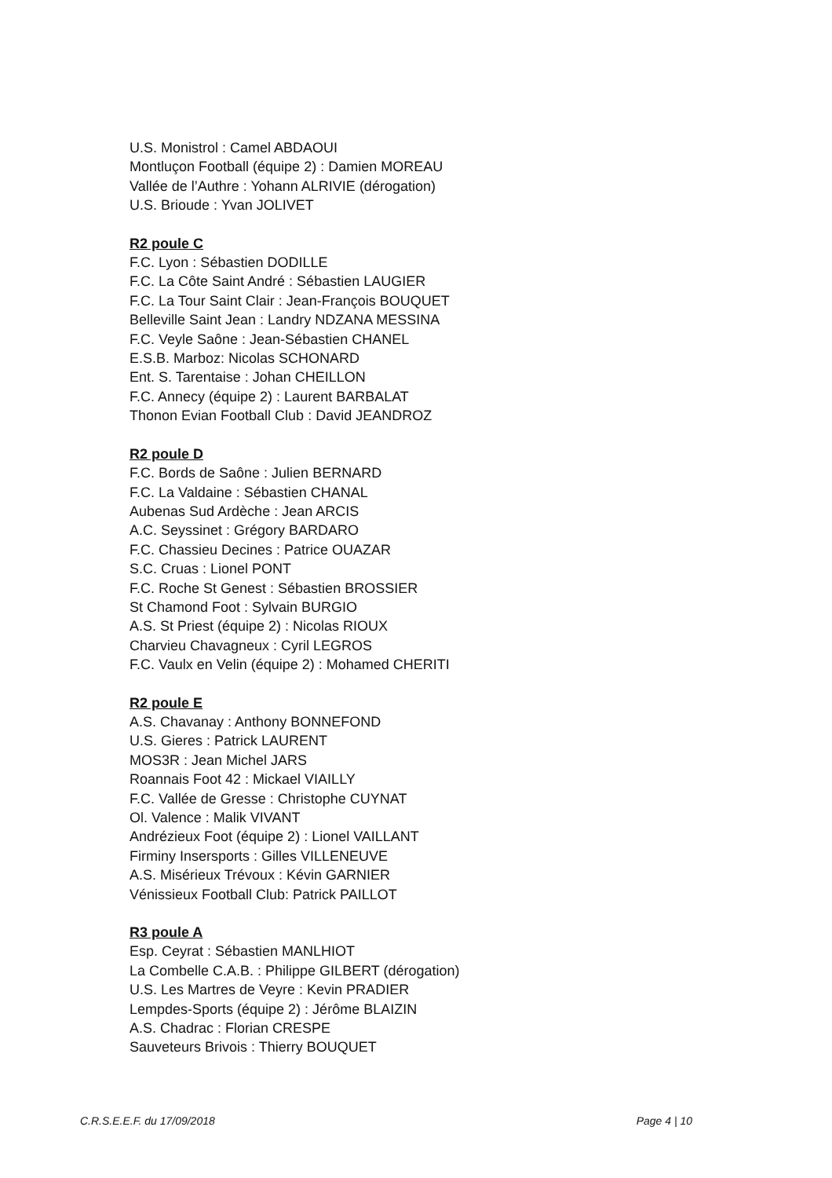U.S. Monistrol : Camel ABDAOUI
Montluçon Football (équipe 2) : Damien MOREAU
Vallée de l’Authre : Yohann ALRIVIE (dérogation)
U.S. Brioude : Yvan JOLIVET
R2 poule C
F.C. Lyon : Sébastien DODILLE
F.C. La Côte Saint André : Sébastien LAUGIER
F.C. La Tour Saint Clair : Jean-François BOUQUET
Belleville Saint Jean : Landry NDZANA MESSINA
F.C. Veyle Saône : Jean-Sébastien CHANEL
E.S.B. Marboz: Nicolas SCHONARD
Ent. S. Tarentaise : Johan CHEILLON
F.C. Annecy (équipe 2) : Laurent BARBALAT
Thonon Evian Football Club : David JEANDROZ
R2 poule D
F.C. Bords de Saône : Julien BERNARD
F.C. La Valdaine : Sébastien CHANAL
Aubenas Sud Ardèche : Jean ARCIS
A.C. Seyssinet : Grégory BARDARO
F.C. Chassieu Decines : Patrice OUAZAR
S.C. Cruas : Lionel PONT
F.C. Roche St Genest : Sébastien BROSSIER
St Chamond Foot : Sylvain BURGIO
A.S. St Priest (équipe 2) : Nicolas RIOUX
Charvieu Chavagneux : Cyril LEGROS
F.C. Vaulx en Velin (équipe 2) : Mohamed CHERITI
R2 poule E
A.S. Chavanay : Anthony BONNEFOND
U.S. Gieres : Patrick LAURENT
MOS3R : Jean Michel JARS
Roannais Foot 42 : Mickael VIAILLY
F.C. Vallée de Gresse : Christophe CUYNAT
Ol. Valence : Malik VIVANT
Andrézieux Foot (équipe 2) : Lionel VAILLANT
Firminy Insersports : Gilles VILLENEUVE
A.S. Misérieux Trévoux : Kévin GARNIER
Vénissieux Football Club: Patrick PAILLOT
R3 poule A
Esp. Ceyrat : Sébastien MANLHIOT
La Combelle C.A.B. : Philippe GILBERT (dérogation)
U.S. Les Martres de Veyre : Kevin PRADIER
Lempdes-Sports (équipe 2) : Jérôme BLAIZIN
A.S. Chadrac : Florian CRESPE
Sauveteurs Brivois : Thierry BOUQUET
C.R.S.E.E.F. du 17/09/2018 Page 4 | 10